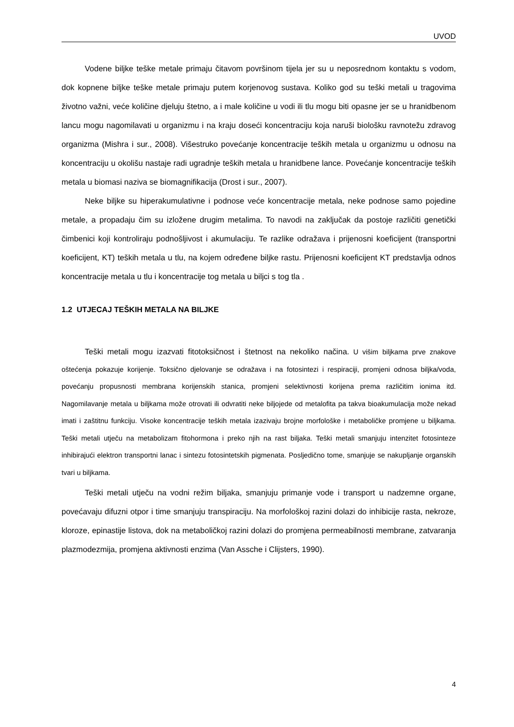UVOD
Vodene biljke teške metale primaju čitavom površinom tijela jer su u neposrednom kontaktu s vodom, dok kopnene biljke teške metale primaju putem korjenovog sustava. Koliko god su teški metali u tragovima životno važni, veće količine djeluju štetno, a i male količine u vodi ili tlu mogu biti opasne jer se u hranidbenom lancu mogu nagomilavati u organizmu i na kraju doseći koncentraciju koja naruši biološku ravnotežu zdravog organizma (Mishra i sur., 2008). Višestruko povećanje koncentracije teških metala u organizmu u odnosu na koncentraciju u okolišu nastaje radi ugradnje teških metala u hranidbene lance. Povećanje koncentracije teških metala u biomasi naziva se biomagnifikacija (Drost i sur., 2007).
Neke biljke su hiperakumulativne i podnose veće koncentracije metala, neke podnose samo pojedine metale, a propadaju čim su izložene drugim metalima. To navodi na zaključak da postoje različiti genetički čimbenici koji kontroliraju podnošljivost i akumulaciju. Te razlike odražava i prijenosni koeficijent (transportni koeficijent, KT) teških metala u tlu, na kojem određene biljke rastu. Prijenosni koeficijent KT predstavlja odnos koncentracije metala u tlu i koncentracije tog metala u biljci s tog tla .
1.2 UTJECAJ TEŠKIH METALA NA BILJKE
Teški metali mogu izazvati fitotoksičnost i štetnost na nekoliko načina. U višim biljkama prve znakove oštećenja pokazuje korijenje. Toksično djelovanje se odražava i na fotosintezi i respiraciji, promjeni odnosa biljka/voda, povećanju propusnosti membrana korijenskih stanica, promjeni selektivnosti korijena prema različitim ionima itd. Nagomilavanje metala u biljkama može otrovati ili odvratiti neke biljojede od metalofita pa takva bioakumulacija može nekad imati i zaštitnu funkciju. Visoke koncentracije teških metala izazivaju brojne morfološke i metaboličke promjene u biljkama. Teški metali utječu na metabolizam fitohormona i preko njih na rast biljaka. Teški metali smanjuju intenzitet fotosinteze inhibirajući elektron transportni lanac i sintezu fotosintetskih pigmenata. Posljedično tome, smanjuje se nakupljanje organskih tvari u biljkama.
Teški metali utječu na vodni režim biljaka, smanjuju primanje vode i transport u nadzemne organe, povećavaju difuzni otpor i time smanjuju transpiraciju. Na morfološkoj razini dolazi do inhibicije rasta, nekroze, kloroze, epinastije listova, dok na metaboličkoj razini dolazi do promjena permeabilnosti membrane, zatvaranja plazmodezmija, promjena aktivnosti enzima (Van Assche i Clijsters, 1990).
4